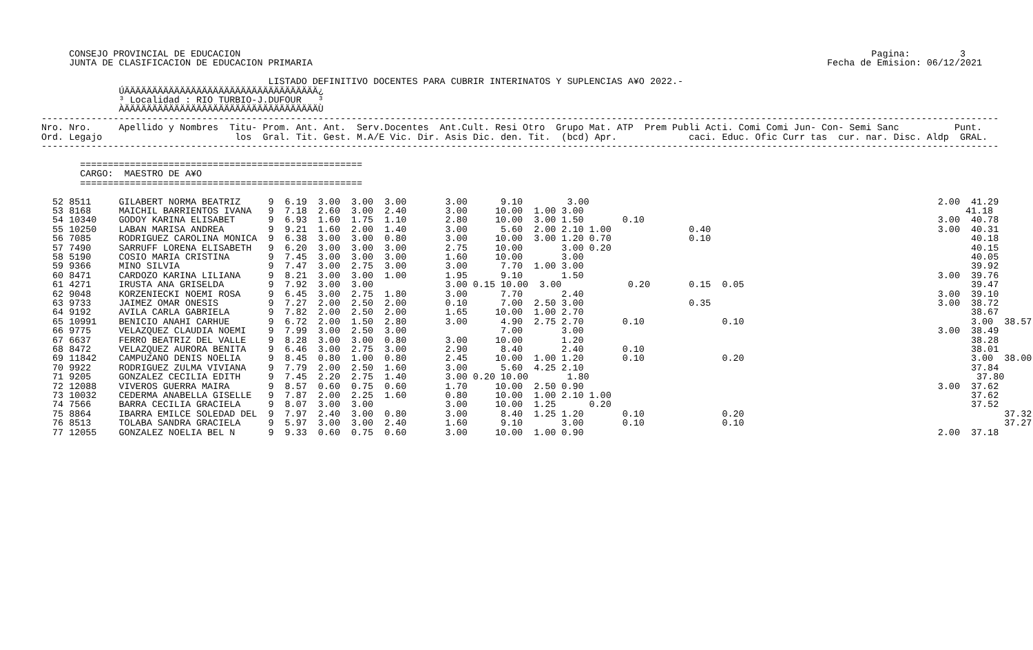CONSEJO PROVINCIAL DE EDUCACION                                                                                                                  Pagina:         3
     JUNTA DE CLASIFICACION DE EDUCACION PRIMARIA                                                                                             Fecha de Emision: 06/12/2021

                                         LISTADO DEFINITIVO DOCENTES PARA CUBRIR INTERINATOS Y SUPLENCIAS A¥O 2022.-
              ÚÄÄÄÄÄÄÄÄÄÄÄÄÄÄÄÄÄÄÄÄÄÄÄÄÄÄÄÄÄÄÄÄÄÄÄ¿
              ³ Localidad : RIO TURBIO-J.DUFOUR   ³
              ÀÄÄÄÄÄÄÄÄÄÄÄÄÄÄÄÄÄÄÄÄÄÄÄÄÄÄÄÄÄÄÄÄÄÄÄÙ
-----------------------------------------------------------------------------------------------------------------------------------------------------------------------------
Nro. Nro.     Apellido y Nombres  Titu- Prom. Ant. Ant.  Serv.Docentes  Ant.Cult. Resi Otro  Grupo Mat. ATP  Prem Publi Acti. Comi Comi Jun- Con- Semi Sanc          Punt.
Ord. Legajo                        los  Gral. Tit. Gest. M.A/E Vic. Dir. Asis Dic. den. Tit.  (bcd) Apr.             caci. Educ. Ofic Curr tas  cur. nar. Disc. Aldp  GRAL.
-----------------------------------------------------------------------------------------------------------------------------------------------------------------------------

       ===================================================
       CARGO:  MAESTRO DE A¥O
       ===================================================

  52 8511     GILABERT NORMA BEATRIZ     9  6.19  3.00  3.00  3.00       3.00      9.10        3.00                                                               2.00  41.29
  53 8168     MAICHIL BARRIENTOS IVANA   9  7.18  2.60  3.00  2.40       3.00     10.00  1.00 3.00                                                                     41.18
  54 10340    GODOY KARINA ELISABET      9  6.93  1.60  1.75  1.10       2.80     10.00  3.00 1.50       0.10                                                     3.00  40.78
  55 10250    LABAN MARISA ANDREA        9  9.21  1.60  2.00  1.40       3.00      5.60  2.00 2.10 1.00              0.40                                         3.00  40.31
  56 7085     RODRIGUEZ CAROLINA MONICA  9  6.38  3.00  3.00  0.80       3.00     10.00  3.00 1.20 0.70              0.10                                               40.18
  57 7490     SARRUFF LORENA ELISABETH   9  6.20  3.00  3.00  3.00       2.75     10.00       3.00 0.20                                                                 40.15
  58 5190     COSIO MARIA CRISTINA       9  7.45  3.00  3.00  3.00       1.60     10.00       3.00                                                                      40.05
  59 9366     MINO SILVIA                9  7.47  3.00  2.75  3.00       3.00      7.70  1.00 3.00                                                                      39.92
  60 8471     CARDOZO KARINA LILIANA     9  8.21  3.00  3.00  1.00       1.95      9.10       1.50                                                                3.00  39.76
  61 4271     IRUSTA ANA GRISELDA        9  7.92  3.00  3.00             3.00 0.15 10.00  3.00            0.20       0.15  0.05                                         39.47
  62 9048     KORZENIECKI NOEMI ROSA     9  6.45  3.00  2.75  1.80       3.00      7.70       2.40                                                                3.00  39.10
  63 9733     JAIMEZ OMAR ONESIS         9  7.27  2.00  2.50  2.00       0.10      7.00  2.50 3.00                   0.35                                         3.00  38.72
  64 9192     AVILA CARLA GABRIELA       9  7.82  2.00  2.50  2.00       1.65     10.00  1.00 2.70                                                                      38.67
  65 10991    BENICIO ANAHI CARHUE       9  6.72  2.00  1.50  2.80       3.00      4.90  2.75 2.70       0.10              0.10                                         3.00  38.57
  66 9775     VELAZQUEZ CLAUDIA NOEMI    9  7.99  3.00  2.50  3.00                 7.00       3.00                                                                3.00  38.49
  67 6637     FERRO BEATRIZ DEL VALLE    9  8.28  3.00  3.00  0.80       3.00     10.00       1.20                                                                      38.28
  68 8472     VELAZQUEZ AURORA BENITA    9  6.46  3.00  2.75  3.00       2.90      8.40       2.40       0.10                                                           38.01
  69 11842    CAMPUZANO DENIS NOELIA     9  8.45  0.80  1.00  0.80       2.45     10.00  1.00 1.20       0.10              0.20                                         3.00  38.00
  70 9922     RODRIGUEZ ZULMA VIVIANA    9  7.79  2.00  2.50  1.60       3.00      5.60  4.25 2.10                                                                      37.84
  71 9205     GONZALEZ CECILIA EDITH     9  7.45  2.20  2.75  1.40       3.00 0.20 10.00       1.80                                                                      37.80
  72 12088    VIVEROS GUERRA MAIRA       9  8.57  0.60  0.75  0.60       1.70     10.00  2.50 0.90                                                                3.00  37.62
  73 10032    CEDERMA ANABELLA GISELLE   9  7.87  2.00  2.25  1.60       0.80     10.00  1.00 2.10 1.00                                                                 37.62
  74 7566     BARRA CECILIA GRACIELA     9  8.07  3.00  3.00             3.00     10.00  1.25      0.20                                                                 37.52
  75 8864     IBARRA EMILCE SOLEDAD DEL  9  7.97  2.40  3.00  0.80       3.00      8.40  1.25 1.20       0.10              0.20                                               37.32
  76 8513     TOLABA SANDRA GRACIELA     9  5.97  3.00  3.00  2.40       1.60      9.10       3.00       0.10              0.10                                               37.27
  77 12055    GONZALEZ NOELIA BEL N      9  9.33  0.60  0.75  0.60       3.00     10.00  1.00 0.90                                                                2.00  37.18